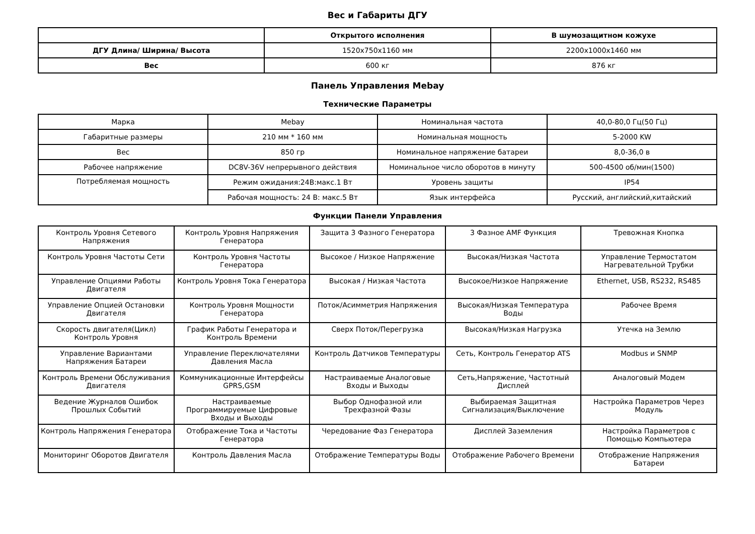Вес и Габариты ДГУ
| | Открытого исполнения | В шумозащитном кожухе |
| --- | --- | --- |
| ДГУ Длина/ Ширина/ Высота | 1520x750x1160 мм | 2200x1000x1460 мм |
| Вес | 600 кг | 876 кг |
Панель Управления Mebay
Технические Параметры
| Марка | Mebay | Номинальная частота | 40,0-80,0 Гц(50 Гц) |
| Габаритные размеры | 210 мм * 160 мм | Номинальная мощность | 5-2000 KW |
| Вес | 850 гр | Номинальное напряжение батареи | 8,0-36,0 в |
| Рабочее напряжение | DC8V-36V непрерывного действия | Номинальное число оборотов в минуту | 500-4500 об/мин(1500) |
| Потребляемая мощность | Режим ожидания:24В:макс.1 Вт | Уровень защиты | IP54 |
| | Рабочая мощность: 24 В: макс.5 Вт | Язык интерфейса | Русский, английский,китайский |
Функции Панели Управления
| Контроль Уровня Сетевого Напряжения | Контроль Уровня Напряжения Генератора | Защита 3 Фазного Генератора | 3 Фазное AMF Функция | Тревожная Кнопка |
| Контроль Уровня Частоты Сети | Контроль Уровня Частоты Генератора | Высокое / Низкое Напряжение | Высокая/Низкая Частота | Управление Термостатом Нагревательной Трубки |
| Управление Опциями Работы Двигателя | Контроль Уровня Тока Генератора | Высокая / Низкая Частота | Высокое/Низкое Напряжение | Ethernet, USB, RS232, RS485 |
| Управление Опцией Остановки Двигателя | Контроль Уровня Мощности Генератора | Поток/Асимметрия Напряжения | Высокая/Низкая Температура Воды | Рабочее Время |
| Скорость двигателя(Цикл) Контроль Уровня | График Работы Генератора и Контроль Времени | Сверх Поток/Перегрузка | Высокая/Низкая Нагрузка | Утечка на Землю |
| Управление Вариантами Напряжения Батареи | Управление Переключателями Давления Масла | Контроль Датчиков Температуры | Сеть, Контроль Генератор ATS | Modbus и SNMP |
| Контроль Времени Обслуживания Двигателя | Коммуникационные Интерфейсы GPRS,GSM | Настраиваемые Аналоговые Входы и Выходы | Сеть,Напряжение, Частотный Дисплей | Аналоговый Модем |
| Ведение Журналов Ошибок Прошлых Событий | Настраиваемые Программируемые Цифровые Входы и Выходы | Выбор Однофазной или Трехфазной Фазы | Выбираемая Защитная Сигнализация/Выключение | Настройка Параметров Через Модуль |
| Контроль Напряжения Генератора | Отображение Тока и Частоты Генератора | Чередование Фаз Генератора | Дисплей Заземления | Настройка Параметров с Помощью Компьютера |
| Мониторинг Оборотов Двигателя | Контроль Давления Масла | Отображение Температуры Воды | Отображение Рабочего Времени | Отображение Напряжения Батареи |